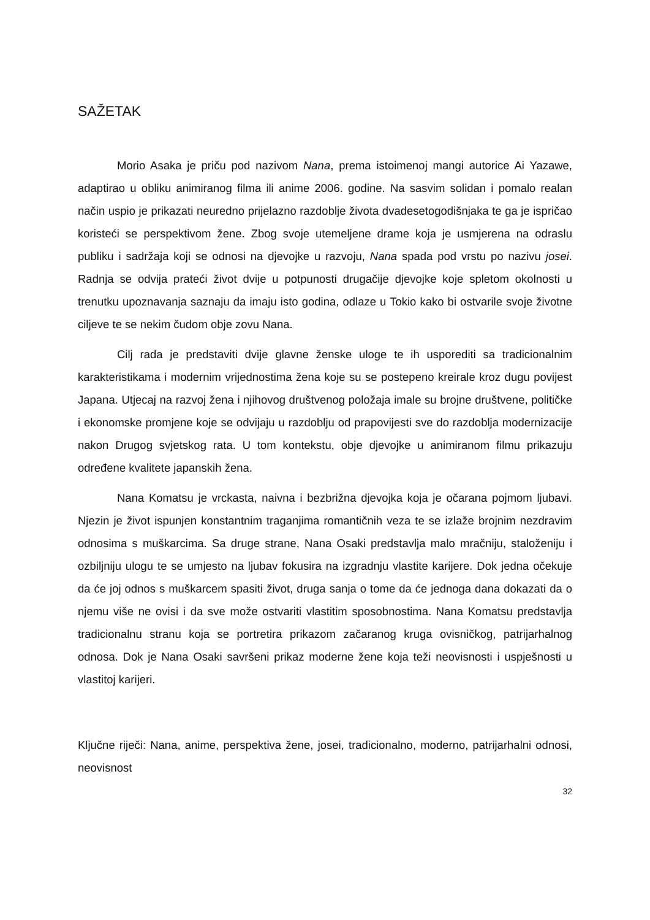SAŽETAK
Morio Asaka je priču pod nazivom Nana, prema istoimenoj mangi autorice Ai Yazawe, adaptirao u obliku animiranog filma ili anime 2006. godine. Na sasvim solidan i pomalo realan način uspio je prikazati neuredno prijelazno razdoblje života dvadesetogodišnjaka te ga je ispričao koristeći se perspektivom žene. Zbog svoje utemeljene drame koja je usmjerena na odraslu publiku i sadržaja koji se odnosi na djevojke u razvoju, Nana spada pod vrstu po nazivu josei. Radnja se odvija prateći život dvije u potpunosti drugačije djevojke koje spletom okolnosti u trenutku upoznavanja saznaju da imaju isto godina, odlaze u Tokio kako bi ostvarile svoje životne ciljeve te se nekim čudom obje zovu Nana.
Cilj rada je predstaviti dvije glavne ženske uloge te ih usporediti sa tradicionalnim karakteristikama i modernim vrijednostima žena koje su se postepeno kreirale kroz dugu povijest Japana. Utjecaj na razvoj žena i njihovog društvenog položaja imale su brojne društvene, političke i ekonomske promjene koje se odvijaju u razdoblju od prapovijesti sve do razdoblja modernizacije nakon Drugog svjetskog rata. U tom kontekstu, obje djevojke u animiranom filmu prikazuju određene kvalitete japanskih žena.
Nana Komatsu je vrckasta, naivna i bezbrižna djevojka koja je očarana pojmom ljubavi. Njezin je život ispunjen konstantnim traganjima romantičnih veza te se izlaže brojnim nezdravim odnosima s muškarcima. Sa druge strane, Nana Osaki predstavlja malo mračniju, staloženiju i ozbiljniju ulogu te se umjesto na ljubav fokusira na izgradnju vlastite karijere. Dok jedna očekuje da će joj odnos s muškarcem spasiti život, druga sanja o tome da će jednoga dana dokazati da o njemu više ne ovisi i da sve može ostvariti vlastitim sposobnostima. Nana Komatsu predstavlja tradicionalnu stranu koja se portretira prikazom začaranog kruga ovisničkog, patrijarhalnog odnosa. Dok je Nana Osaki savršeni prikaz moderne žene koja teži neovisnosti i uspješnosti u vlastitoj karijeri.
Ključne riječi: Nana, anime, perspektiva žene, josei, tradicionalno, moderno, patrijarhalni odnosi, neovisnost
32